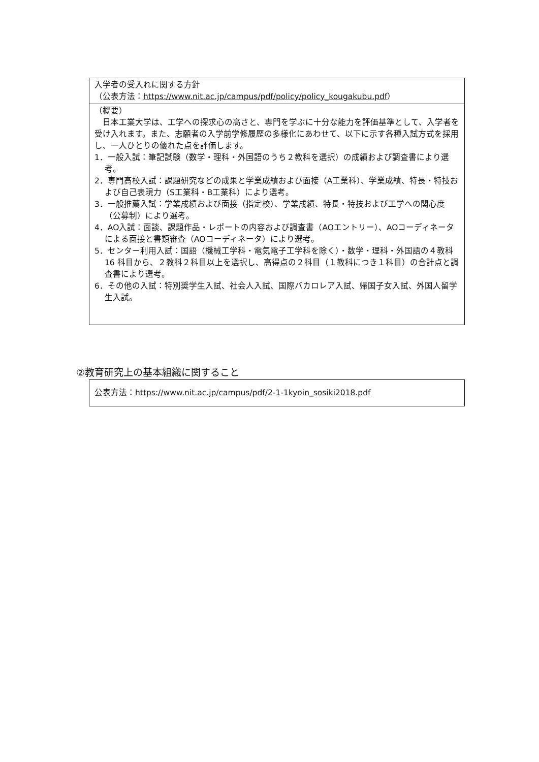| 入学者の受入れに関する方針 （公表方法： https://www.nit.ac.jp/campus/pdf/policy/policy_kougakubu.pdf ） |
| （概要） 日本工業大学は、工学への探求心の高さと、専門を学ぶに十分な能力を評価基準として、入学者を受け入れます。また、志願者の入学前学修履歴の多様化にあわせて、以下に示す各種入試方式を採用し、一人ひとりの優れた点を評価します。 1．一般入試：筆記試験（数学・理科・外国語のうち２教科を選択）の成績および調査書により選考。 2．専門高校入試：課題研究などの成果と学業成績および面接（A工業科）、学業成績、特長・特技および自己表現力（S工業科・B工業科）により選考。 3．一般推薦入試：学業成績および面接（指定校）、学業成績、特長・特技および工学への関心度（公募制）により選考。 4．AO入試：面談、課題作品・レポートの内容および調査書（AOエントリー）、AOコーディネータによる面接と書類審査（AOコーディネータ）により選考。 5．センター利用入試：国語（機械工学科・電気電子工学科を除く）・数学・理科・外国語の４教科 16 科目から、２教科２科目以上を選択し、高得点の２科目（１教科につき１科目）の合計点と調査書により選考。 6．その他の入試：特別奨学生入試、社会人入試、国際バカロレア入試、帰国子女入試、外国人留学生入試。 |
②教育研究上の基本組織に関すること
| 公表方法： https://www.nit.ac.jp/campus/pdf/2-1-1kyoin_sosiki2018.pdf |